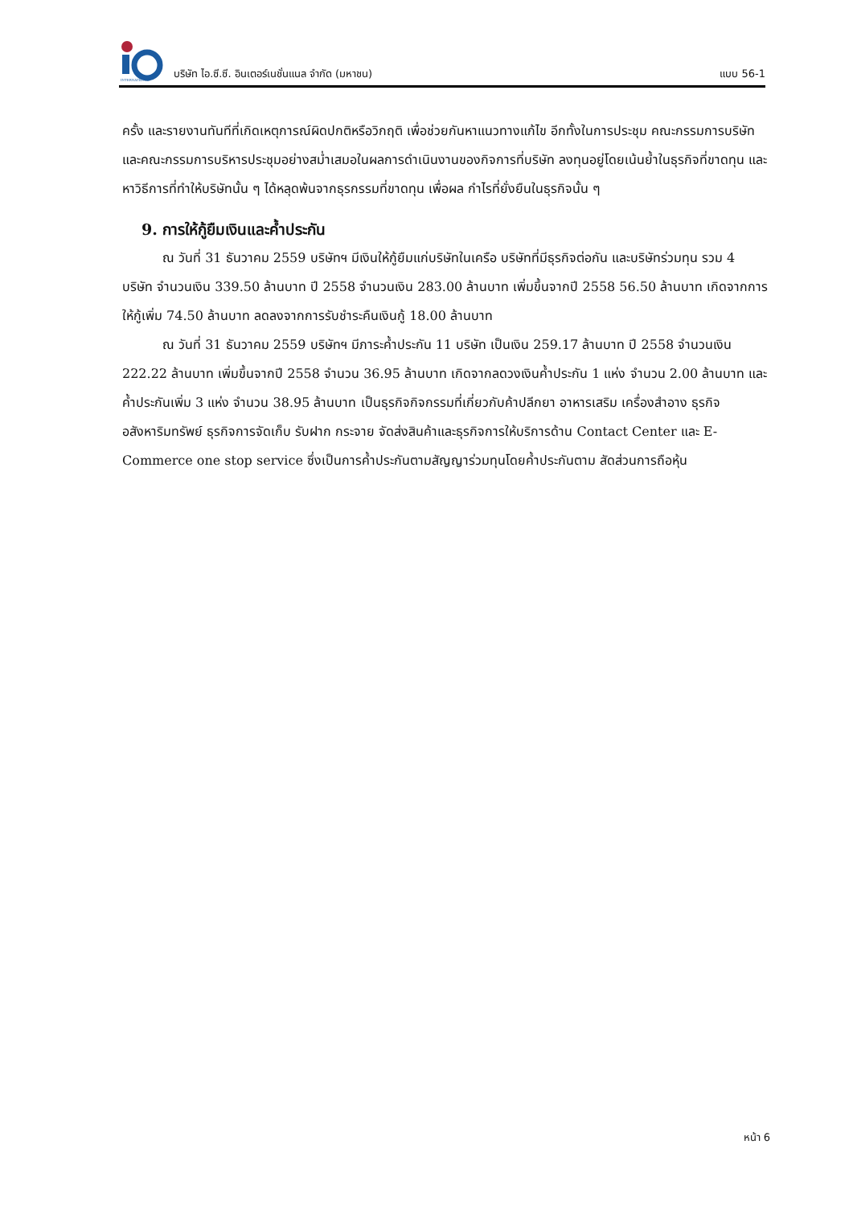INTERNATIONAL
บริษัท ไอ.ซี.ซี. อินเตอร์เนชั่นแนล จำกัด (มหาชน) แบบ 56-1
ครั้ง และรายงานทันทีที่เกิดเหตุการณ์ผิดปกติหรือวิกฤติ เพื่อช่วยกันหาแนวทางแก้ไข อีกทั้งในการประชุม คณะกรรมการบริษัทและคณะกรรมการบริหารประชุมอย่างสม่ำเสมอในผลการดำเนินงานของกิจการที่บริษัท ลงทุนอยู่โดยเน้นย้ำในธุรกิจที่ขาดทุน และหาวิธีการที่ทำให้บริษัทนั้น ๆ ได้หลุดพ้นจากธุรกรรมที่ขาดทุน เพื่อผล กำไรที่ยั่งยืนในธุรกิจนั้น ๆ
9. การให้กู้ยืมเงินและค้ำประกัน
ณ วันที่ 31 ธันวาคม 2559 บริษัทฯ มีเงินให้กู้ยืมแก่บริษัทในเครือ บริษัทที่มีธุรกิจต่อกัน และบริษัทร่วมทุน รวม 4 บริษัท จำนวนเงิน 339.50 ล้านบาท ปี 2558 จำนวนเงิน 283.00 ล้านบาท เพิ่มขึ้นจากปี 2558 56.50 ล้านบาท เกิดจากการให้กู้เพิ่ม 74.50 ล้านบาท ลดลงจากการรับชำระคืนเงินกู้ 18.00 ล้านบาท
ณ วันที่ 31 ธันวาคม 2559 บริษัทฯ มีภาระค้ำประกัน 11 บริษัท เป็นเงิน 259.17 ล้านบาท ปี 2558 จำนวนเงิน 222.22 ล้านบาท เพิ่มขึ้นจากปี 2558 จำนวน 36.95 ล้านบาท เกิดจากลดวงเงินค้ำประกัน 1 แห่ง จำนวน 2.00 ล้านบาท และค้ำประกันเพิ่ม 3 แห่ง จำนวน 38.95 ล้านบาท เป็นธุรกิจกิจกรรมที่เกี่ยวกับค้าปลีกยา อาหารเสริม เครื่องสำอาง ธุรกิจอสังหาริมทรัพย์ ธุรกิจการจัดเก็บ รับฝาก กระจาย จัดส่งสินค้าและธุรกิจการให้บริการด้าน Contact Center และ E-Commerce one stop service ซึ่งเป็นการค้ำประกันตามสัญญาร่วมทุนโดยค้ำประกันตาม สัดส่วนการถือหุ้น
หน้า 6